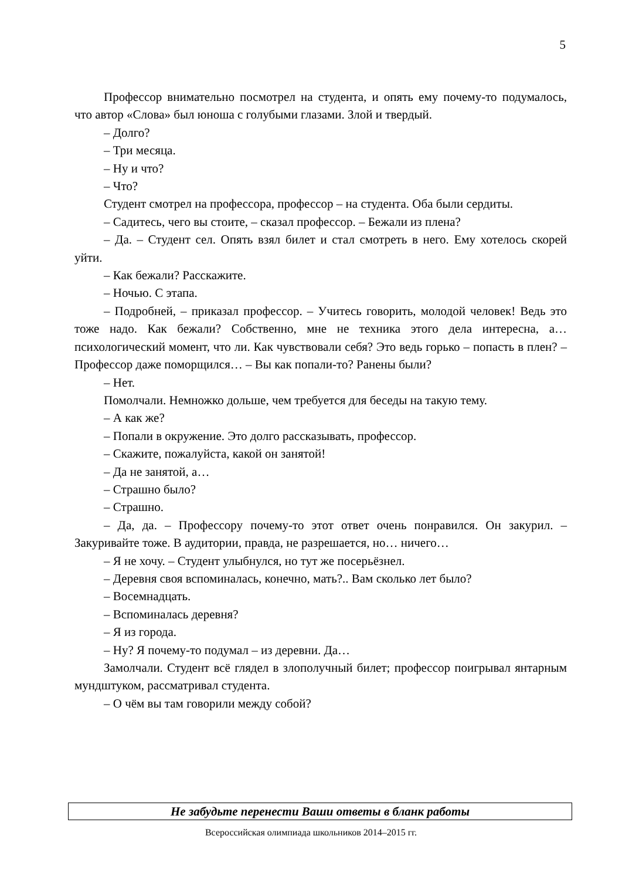5
Профессор внимательно посмотрел на студента, и опять ему почему-то подумалось, что автор «Слова» был юноша с голубыми глазами. Злой и твердый.
– Долго?
– Три месяца.
– Ну и что?
– Что?
Студент смотрел на профессора, профессор – на студента. Оба были сердиты.
– Садитесь, чего вы стоите, – сказал профессор. – Бежали из плена?
– Да. – Студент сел. Опять взял билет и стал смотреть в него. Ему хотелось скорей уйти.
– Как бежали? Расскажите.
– Ночью. С этапа.
– Подробней, – приказал профессор. – Учитесь говорить, молодой человек! Ведь это тоже надо. Как бежали? Собственно, мне не техника этого дела интересна, а… психологический момент, что ли. Как чувствовали себя? Это ведь горько – попасть в плен? – Профессор даже поморщился… – Вы как попали-то? Ранены были?
– Нет.
Помолчали. Немножко дольше, чем требуется для беседы на такую тему.
– А как же?
– Попали в окружение. Это долго рассказывать, профессор.
– Скажите, пожалуйста, какой он занятой!
– Да не занятой, а…
– Страшно было?
– Страшно.
– Да, да. – Профессору почему-то этот ответ очень понравился. Он закурил. – Закуривайте тоже. В аудитории, правда, не разрешается, но… ничего…
– Я не хочу. – Студент улыбнулся, но тут же посерьёзнел.
– Деревня своя вспоминалась, конечно, мать?.. Вам сколько лет было?
– Восемнадцать.
– Вспоминалась деревня?
– Я из города.
– Ну? Я почему-то подумал – из деревни. Да…
Замолчали. Студент всё глядел в злополучный билет; профессор поигрывал янтарным мундштуком, рассматривал студента.
– О чём вы там говорили между собой?
Не забудьте перенести Ваши ответы в бланк работы
Всероссийская олимпиада школьников 2014–2015 гг.